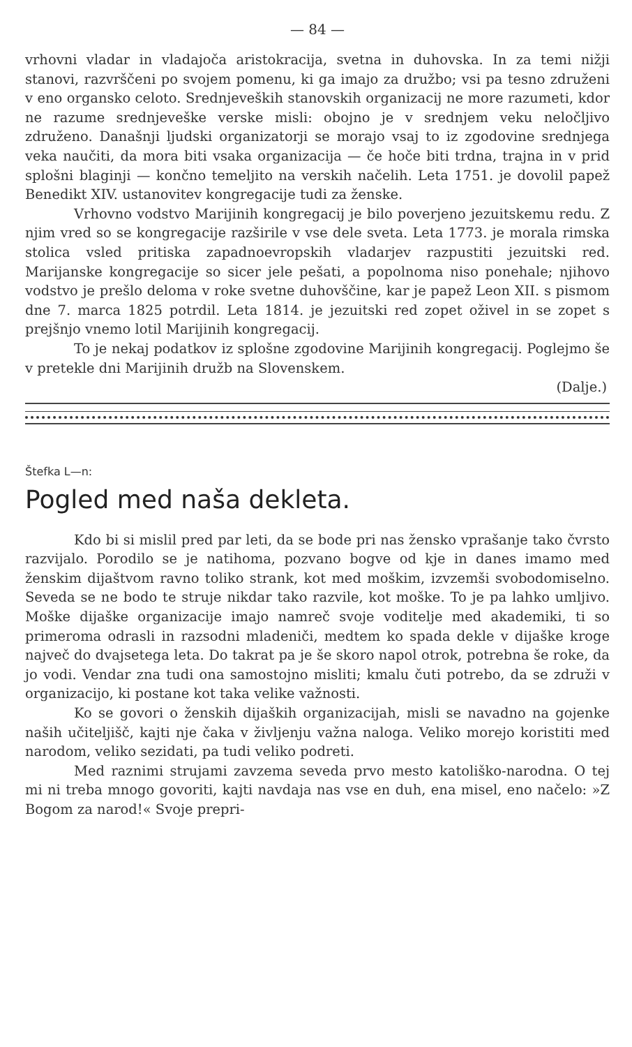— 84 —
vrhovni vladar in vladajoča aristokracija, svetna in duhovska. In za temi nižji stanovi, razvrščeni po svojem pomenu, ki ga imajo za družbo; vsi pa tesno združeni v eno organsko celoto. Srednjeveških stanovskih organizacij ne more razumeti, kdor ne razume srednjeveške verske misli: obojno je v srednjem veku neločljivo združeno. Današnji ljudski organizatorji se morajo vsaj to iz zgodovine srednjega veka naučiti, da mora biti vsaka organizacija — če hoče biti trdna, trajna in v prid splošni blaginji — končno temeljito na verskih načelih. Leta 1751. je dovolil papež Benedikt XIV. ustanovitev kongregacije tudi za ženske.
Vrhovno vodstvo Marijinih kongregacij je bilo poverjeno jezuitskemu redu. Z njim vred so se kongregacije razširile v vse dele sveta. Leta 1773. je morala rimska stolica vsled pritiska zapadnoevropskih vladarjev razpustiti jezuitski red. Marijanske kongregacije so sicer jele pešati, a popolnoma niso ponehale; njihovo vodstvo je prešlo deloma v roke svetne duhovščine, kar je papež Leon XII. s pismom dne 7. marca 1825 potrdil. Leta 1814. je jezuitski red zopet oživel in se zopet s prejšnjo vnemo lotil Marijinih kongregacij.
To je nekaj podatkov iz splošne zgodovine Marijinih kongregacij. Poglejmo še v pretekle dni Marijinih družb na Slovenskem.
(Dalje.)
Štefka L—n:
Pogled med naša dekleta.
Kdo bi si mislil pred par leti, da se bode pri nas žensko vprašanje tako čvrsto razvijalo. Porodilo se je natihoma, pozvano bogve od kje in danes imamo med ženskim dijaštvom ravno toliko strank, kot med moškim, izvzemši svobodomiselno. Seveda se ne bodo te struje nikdar tako razvile, kot moške. To je pa lahko umljivo. Moške dijaške organizacije imajo namreč svoje voditelje med akademiki, ti so primeroma odrasli in razsodni mladeniči, medtem ko spada dekle v dijaške kroge največ do dvajsetega leta. Do takrat pa je še skoro napol otrok, potrebna še roke, da jo vodi. Vendar zna tudi ona samostojno misliti; kmalu čuti potrebo, da se združi v organizacijo, ki postane kot taka velike važnosti.
Ko se govori o ženskih dijaških organizacijah, misli se navadno na gojenke naših učiteljišč, kajti nje čaka v življenju važna naloga. Veliko morejo koristiti med narodom, veliko sezidati, pa tudi veliko podreti.
Med raznimi strujami zavzema seveda prvo mesto katoliško-narodna. O tej mi ni treba mnogo govoriti, kajti navdaja nas vse en duh, ena misel, eno načelo: »Z Bogom za narod!« Svoje prepri-